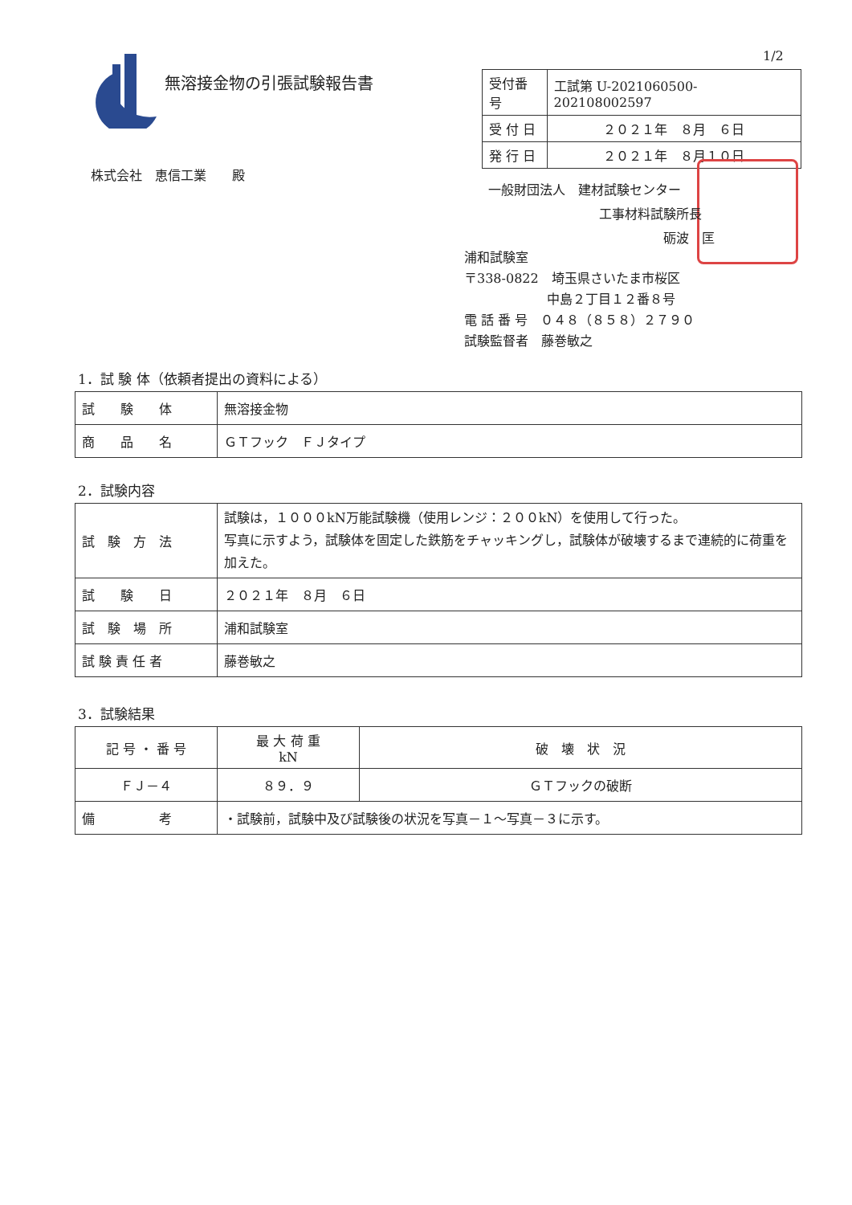1/2
無溶接金物の引張試験報告書
| 受付番号 | 工試第 U-2021060500-202108002597 |
| 受 付 日 | ２０２１年 ８月 ６日 |
| 発 行 日 | ２０２１年 ８月１０日 |
株式会社　恵信工業　　殿
一般財団法人　建材試験センター
工事材料試験所長
砺波　匡
浦和試験室
〒338-0822　埼玉県さいたま市桜区
中島２丁目１２番８号
電 話 番 号　０４８（８５８）２７９０
試験監督者　藤巻敏之
1．試 験 体（依頼者提出の資料による）
| 試 験 体 | 無溶接金物 |
| 商 品 名 | ＧＴフック ＦＪタイプ |
2．試験内容
| 試 験 方 法 | 試験は，１０００kN万能試験機（使用レンジ：２００kN）を使用して行った。 写真に示すよう，試験体を固定した鉄筋をチャッキングし，試験体が破壊するまで連続的に荷重を加えた。 |
| 試 験 日 | ２０２１年 ８月 ６日 |
| 試 験 場 所 | 浦和試験室 |
| 試 験 責 任 者 | 藤巻敏之 |
3．試験結果
| 記 号 ・ 番 号 | 最 大 荷 重 kN | 破 壊 状 況 |
| --- | --- | --- |
| ＦＪ－４ | ８９．９ | ＧＴフックの破断 |
| 備 考 | ・試験前，試験中及び試験後の状況を写真－１～写真－３に示す。 | |